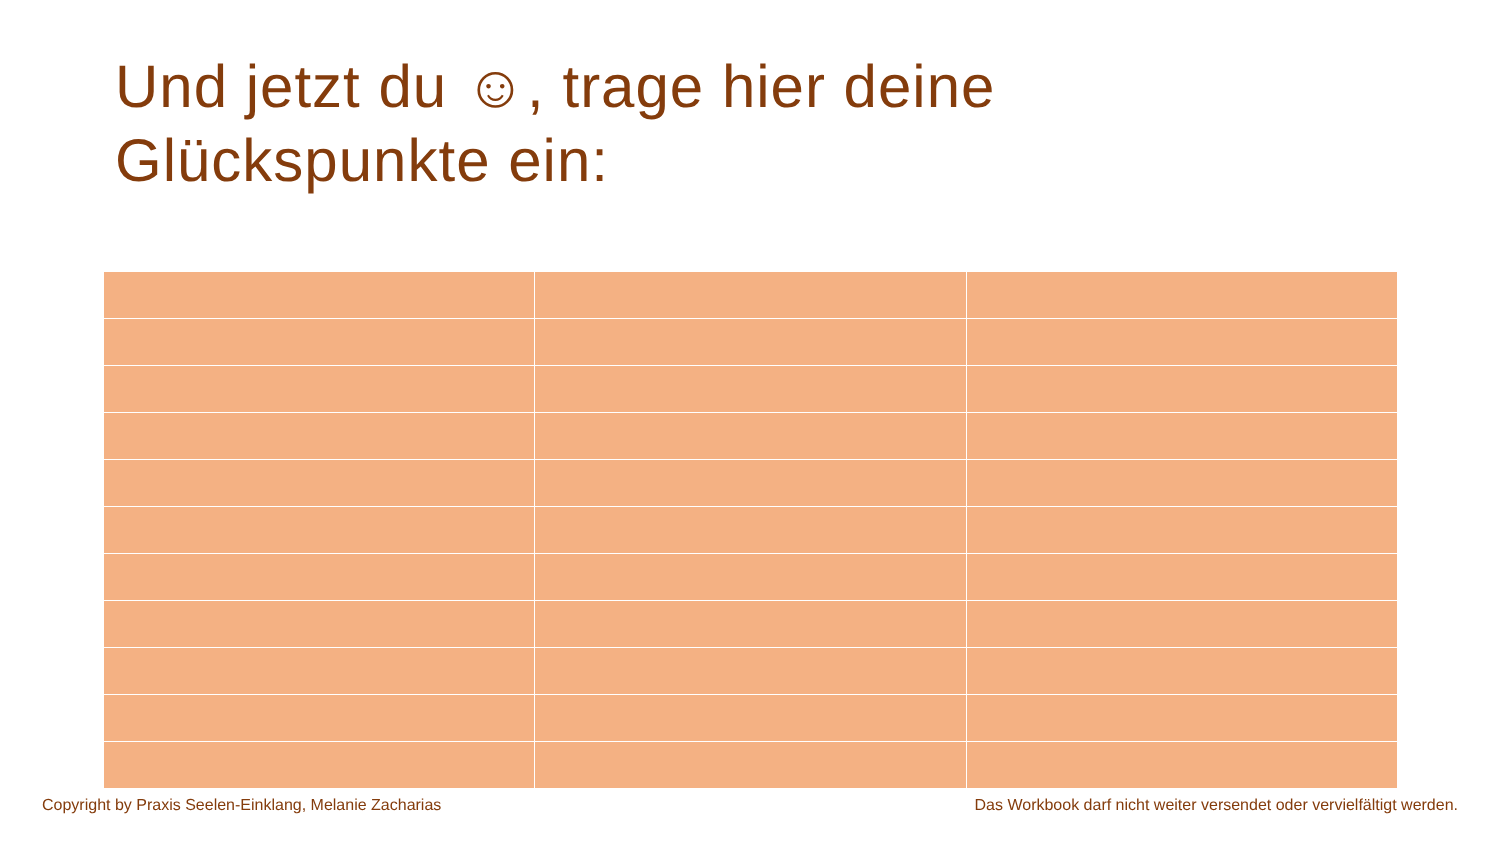Und jetzt du ☺, trage hier deine
Glückspunkte ein:
Copyright by Praxis Seelen-Einklang, Melanie Zacharias Das Workbook darf nicht weiter versendet oder vervielfältigt werden.